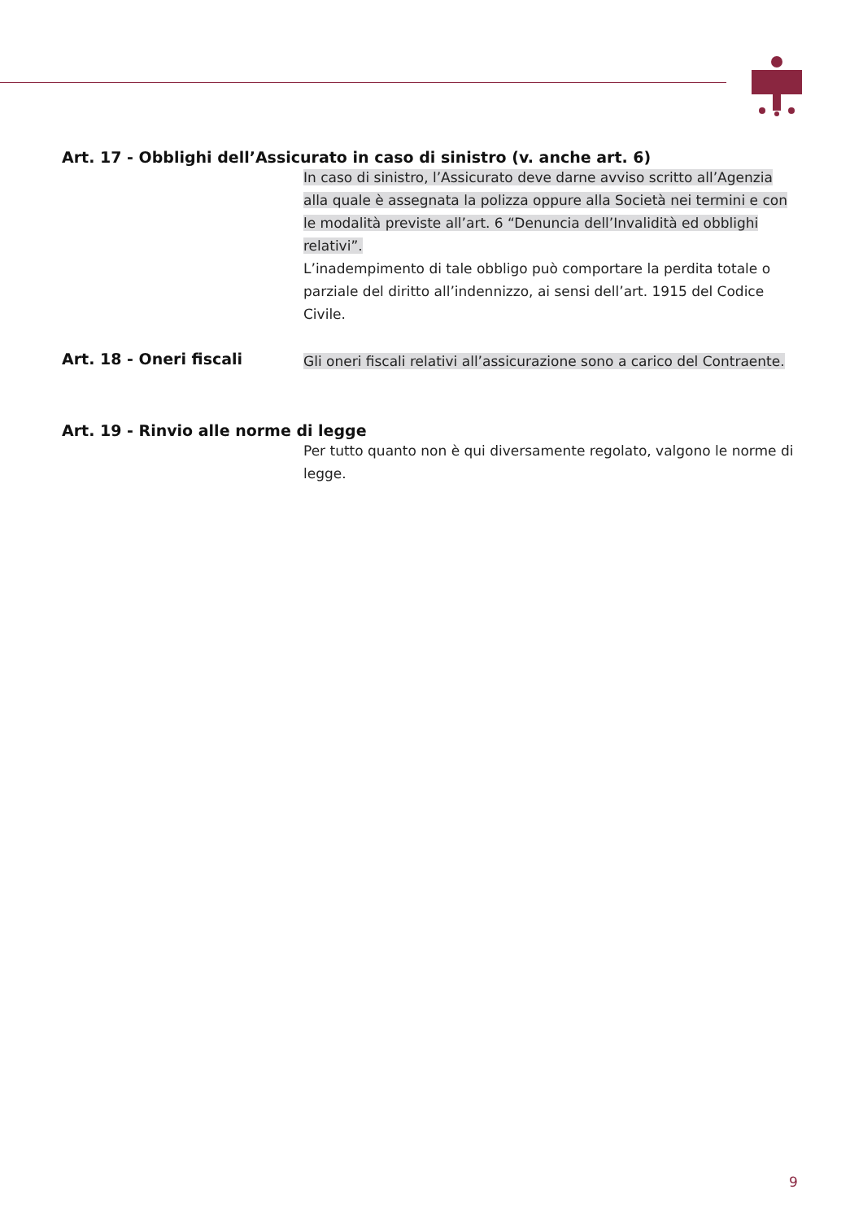Art. 17 - Obblighi dell’Assicurato in caso di sinistro (v. anche art. 6)
In caso di sinistro, l’Assicurato deve darne avviso scritto all’Agenzia alla quale è assegnata la polizza oppure alla Società nei termini e con le modalità previste all’art. 6 “Denuncia dell’Invalidità ed obblighi relativi”.
L’inadempimento di tale obbligo può comportare la perdita totale o parziale del diritto all’indennizzo, ai sensi dell’art. 1915 del Codice Civile.
Art. 18 - Oneri fiscali
Gli oneri fiscali relativi all’assicurazione sono a carico del Contraente.
Art. 19 - Rinvio alle norme di legge
Per tutto quanto non è qui diversamente regolato, valgono le norme di legge.
9